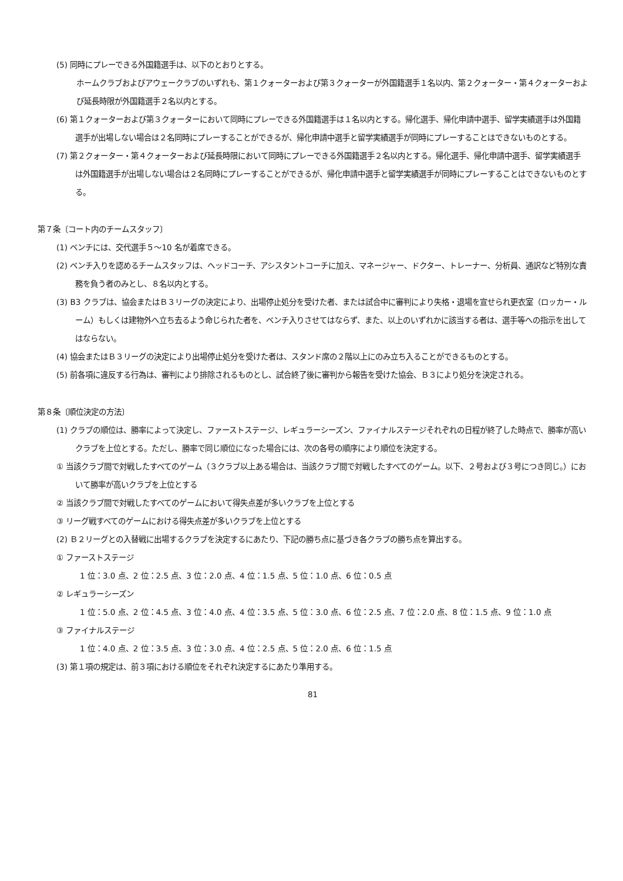(5) 同時にプレーできる外国籍選手は、以下のとおりとする。
ホームクラブおよびアウェークラブのいずれも、第１クォーターおよび第３クォーターが外国籍選手１名以内、第２クォーター・第４クォーターおよび延長時限が外国籍選手２名以内とする。
(6) 第１クォーターおよび第３クォーターにおいて同時にプレーできる外国籍選手は１名以内とする。帰化選手、帰化申請中選手、留学実績選手は外国籍選手が出場しない場合は２名同時にプレーすることができるが、帰化申請中選手と留学実績選手が同時にプレーすることはできないものとする。
(7) 第２クォーター・第４クォーターおよび延長時限において同時にプレーできる外国籍選手２名以内とする。帰化選手、帰化申請中選手、留学実績選手は外国籍選手が出場しない場合は２名同時にプレーすることができるが、帰化申請中選手と留学実績選手が同時にプレーすることはできないものとする。
第７条〔コート内のチームスタッフ〕
(1) ベンチには、交代選手５～10 名が着席できる。
(2) ベンチ入りを認めるチームスタッフは、ヘッドコーチ、アシスタントコーチに加え、マネージャー、ドクター、トレーナー、分析員、通訳など特別な責務を負う者のみとし、８名以内とする。
(3) B3 クラブは、協会またはＢ３リーグの決定により、出場停止処分を受けた者、または試合中に審判により失格・退場を宣せられ更衣室（ロッカー・ルーム）もしくは建物外へ立ち去るよう命じられた者を、ベンチ入りさせてはならず、また、以上のいずれかに該当する者は、選手等への指示を出してはならない。
(4) 協会またはＢ３リーグの決定により出場停止処分を受けた者は、スタンド席の２階以上にのみ立ち入ることができるものとする。
(5) 前各項に違反する行為は、審判により排除されるものとし、試合終了後に審判から報告を受けた協会、Ｂ３により処分を決定される。
第８条〔順位決定の方法〕
(1) クラブの順位は、勝率によって決定し、ファーストステージ、レギュラーシーズン、ファイナルステージそれぞれの日程が終了した時点で、勝率が高いクラブを上位とする。ただし、勝率で同じ順位になった場合には、次の各号の順序により順位を決定する。
① 当該クラブ間で対戦したすべてのゲーム（３クラブ以上ある場合は、当該クラブ間で対戦したすべてのゲーム。以下、２号および３号につき同じ。）において勝率が高いクラブを上位とする
② 当該クラブ間で対戦したすべてのゲームにおいて得失点差が多いクラブを上位とする
③ リーグ戦すべてのゲームにおける得失点差が多いクラブを上位とする
(2) Ｂ２リーグとの入替戦に出場するクラブを決定するにあたり、下記の勝ち点に基づき各クラブの勝ち点を算出する。
① ファーストステージ
1 位：3.0 点、2 位：2.5 点、3 位：2.0 点、4 位：1.5 点、5 位：1.0 点、6 位：0.5 点
② レギュラーシーズン
1 位：5.0 点、2 位：4.5 点、3 位：4.0 点、4 位：3.5 点、5 位：3.0 点、6 位：2.5 点、7 位：2.0 点、8 位：1.5 点、9 位：1.0 点
③ ファイナルステージ
1 位：4.0 点、2 位：3.5 点、3 位：3.0 点、4 位：2.5 点、5 位：2.0 点、6 位：1.5 点
(3) 第１項の規定は、前３項における順位をそれぞれ決定するにあたり準用する。
81